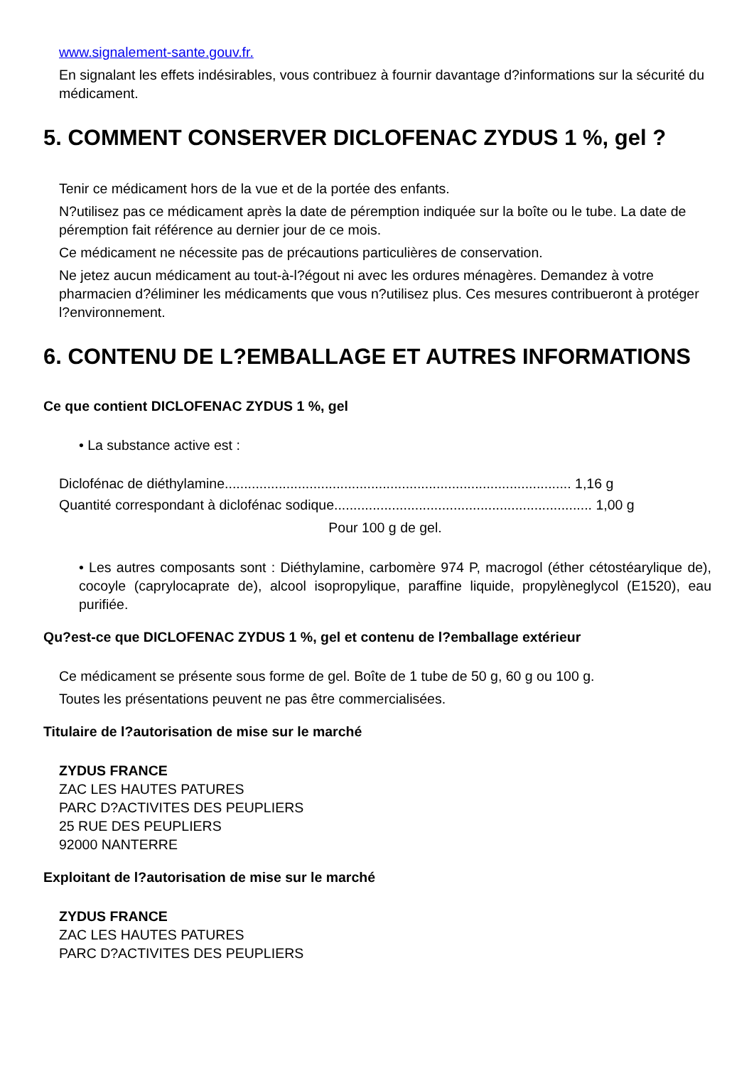www.signalement-sante.gouv.fr.
En signalant les effets indésirables, vous contribuez à fournir davantage d?informations sur la sécurité du médicament.
5. COMMENT CONSERVER DICLOFENAC ZYDUS 1 %, gel ?
Tenir ce médicament hors de la vue et de la portée des enfants.
N?utilisez pas ce médicament après la date de péremption indiquée sur la boîte ou le tube. La date de péremption fait référence au dernier jour de ce mois.
Ce médicament ne nécessite pas de précautions particulières de conservation.
Ne jetez aucun médicament au tout-à-l?égout ni avec les ordures ménagères. Demandez à votre pharmacien d?éliminer les médicaments que vous n?utilisez plus. Ces mesures contribueront à protéger l?environnement.
6. CONTENU DE L?EMBALLAGE ET AUTRES INFORMATIONS
Ce que contient DICLOFENAC ZYDUS 1 %, gel
• La substance active est :
Diclofénac de diéthylamine.......................................................................................... 1,16 g
Quantité correspondant à diclofénac sodique................................................................... 1,00 g
Pour 100 g de gel.
• Les autres composants sont : Diéthylamine, carbomère 974 P, macrogol (éther cétostéarylique de), cocoyle (caprylocaprate de), alcool isopropylique, paraffine liquide, propylèneglycol (E1520), eau purifiée.
Qu?est-ce que DICLOFENAC ZYDUS 1 %, gel et contenu de l?emballage extérieur
Ce médicament se présente sous forme de gel. Boîte de 1 tube de 50 g, 60 g ou 100 g.
Toutes les présentations peuvent ne pas être commercialisées.
Titulaire de l?autorisation de mise sur le marché
ZYDUS FRANCE
ZAC LES HAUTES PATURES
PARC D?ACTIVITES DES PEUPLIERS
25 RUE DES PEUPLIERS
92000 NANTERRE
Exploitant de l?autorisation de mise sur le marché
ZYDUS FRANCE
ZAC LES HAUTES PATURES
PARC D?ACTIVITES DES PEUPLIERS